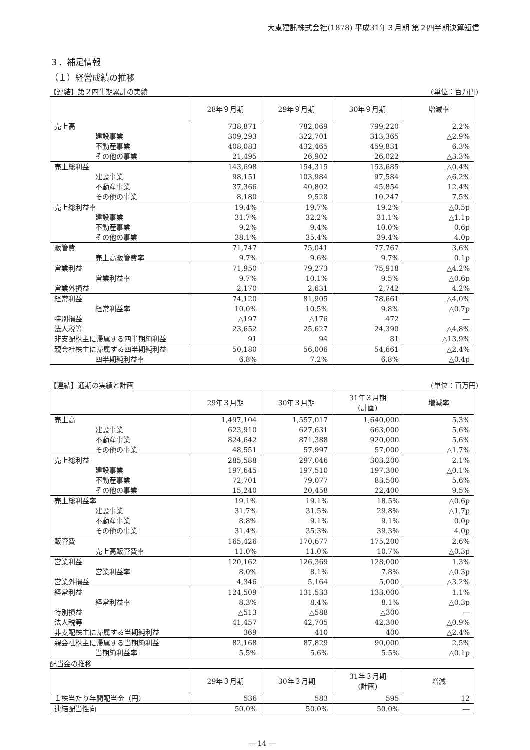大東建託株式会社(1878) 平成31年３月期 第２四半期決算短信
３．補足情報
（１）経営成績の推移
【連結】第２四半期累計の実績 (単位：百万円)
| | 28年９月期 | 29年９月期 | 30年９月期 | 増減率 |
| --- | --- | --- | --- | --- |
| 売上高 | 738,871 | 782,069 | 799,220 | 2.2% |
| 建設事業 | 309,293 | 322,701 | 313,365 | △2.9% |
| 不動産事業 | 408,083 | 432,465 | 459,831 | 6.3% |
| その他の事業 | 21,495 | 26,902 | 26,022 | △3.3% |
| 売上総利益 | 143,698 | 154,315 | 153,685 | △0.4% |
| 建設事業 | 98,151 | 103,984 | 97,584 | △6.2% |
| 不動産事業 | 37,366 | 40,802 | 45,854 | 12.4% |
| その他の事業 | 8,180 | 9,528 | 10,247 | 7.5% |
| 売上総利益率 | 19.4% | 19.7% | 19.2% | △0.5p |
| 建設事業 | 31.7% | 32.2% | 31.1% | △1.1p |
| 不動産事業 | 9.2% | 9.4% | 10.0% | 0.6p |
| その他の事業 | 38.1% | 35.4% | 39.4% | 4.0p |
| 販管費 | 71,747 | 75,041 | 77,767 | 3.6% |
| 売上高販管費率 | 9.7% | 9.6% | 9.7% | 0.1p |
| 営業利益 | 71,950 | 79,273 | 75,918 | △4.2% |
| 営業利益率 | 9.7% | 10.1% | 9.5% | △0.6p |
| 営業外損益 | 2,170 | 2,631 | 2,742 | 4.2% |
| 経常利益 | 74,120 | 81,905 | 78,661 | △4.0% |
| 経常利益率 | 10.0% | 10.5% | 9.8% | △0.7p |
| 特別損益 | △197 | △176 | 472 | ― |
| 法人税等 | 23,652 | 25,627 | 24,390 | △4.8% |
| 非支配株主に帰属する四半期純利益 | 91 | 94 | 81 | △13.9% |
| 親会社株主に帰属する四半期純利益 | 50,180 | 56,006 | 54,661 | △2.4% |
| 四半期純利益率 | 6.8% | 7.2% | 6.8% | △0.4p |
【連結】通期の実績と計画 (単位：百万円)
| | 29年３月期 | 30年３月期 | 31年３月期 (計画) | 増減率 |
| --- | --- | --- | --- | --- |
| 売上高 | 1,497,104 | 1,557,017 | 1,640,000 | 5.3% |
| 建設事業 | 623,910 | 627,631 | 663,000 | 5.6% |
| 不動産事業 | 824,642 | 871,388 | 920,000 | 5.6% |
| その他の事業 | 48,551 | 57,997 | 57,000 | △1.7% |
| 売上総利益 | 285,588 | 297,046 | 303,200 | 2.1% |
| 建設事業 | 197,645 | 197,510 | 197,300 | △0.1% |
| 不動産事業 | 72,701 | 79,077 | 83,500 | 5.6% |
| その他の事業 | 15,240 | 20,458 | 22,400 | 9.5% |
| 売上総利益率 | 19.1% | 19.1% | 18.5% | △0.6p |
| 建設事業 | 31.7% | 31.5% | 29.8% | △1.7p |
| 不動産事業 | 8.8% | 9.1% | 9.1% | 0.0p |
| その他の事業 | 31.4% | 35.3% | 39.3% | 4.0p |
| 販管費 | 165,426 | 170,677 | 175,200 | 2.6% |
| 売上高販管費率 | 11.0% | 11.0% | 10.7% | △0.3p |
| 営業利益 | 120,162 | 126,369 | 128,000 | 1.3% |
| 営業利益率 | 8.0% | 8.1% | 7.8% | △0.3p |
| 営業外損益 | 4,346 | 5,164 | 5,000 | △3.2% |
| 経常利益 | 124,509 | 131,533 | 133,000 | 1.1% |
| 経常利益率 | 8.3% | 8.4% | 8.1% | △0.3p |
| 特別損益 | △513 | △588 | △300 | ― |
| 法人税等 | 41,457 | 42,705 | 42,300 | △0.9% |
| 非支配株主に帰属する当期純利益 | 369 | 410 | 400 | △2.4% |
| 親会社株主に帰属する当期純利益 | 82,168 | 87,829 | 90,000 | 2.5% |
| 当期純利益率 | 5.5% | 5.6% | 5.5% | △0.1p |
配当金の推移
| | 29年３月期 | 30年３月期 | 31年３月期 (計画) | 増減 |
| --- | --- | --- | --- | --- |
| １株当たり年間配当金（円） | 536 | 583 | 595 | 12 |
| 連結配当性向 | 50.0% | 50.0% | 50.0% | ― |
― 14 ―